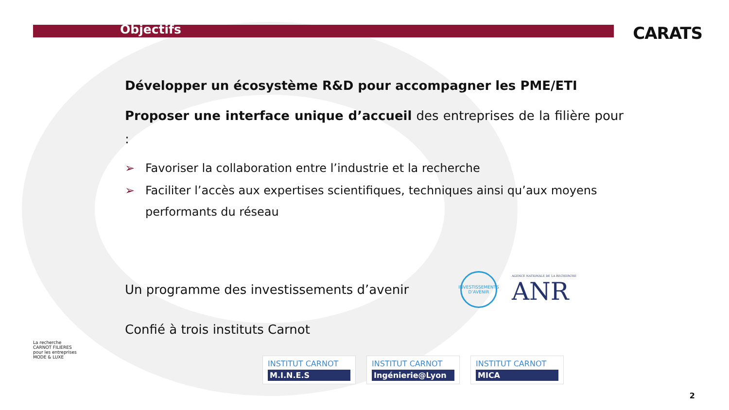Objectifs
CARATS
Développer un écosystème R&D pour accompagner les PME/ETI
Proposer une interface unique d’accueil des entreprises de la filière pour :
➢ Favoriser la collaboration entre l’industrie et la recherche
➢ Faciliter l’accès aux expertises scientifiques, techniques ainsi qu’aux moyens performants du réseau
Un programme des investissements d’avenir
INVESTISSEMENTS D’AVENIR AGENCE NATIONALE DE LA RECHERCHE
ANR
Confié à trois instituts Carnot
INSTITUT CARNOT
M.I.N.E.S
INSTITUT CARNOT
Ingénierie@Lyon
INSTITUT CARNOT
MICA
La recherche
CARNOT FILIERES
pour les entreprises
MODE & LUXE
2